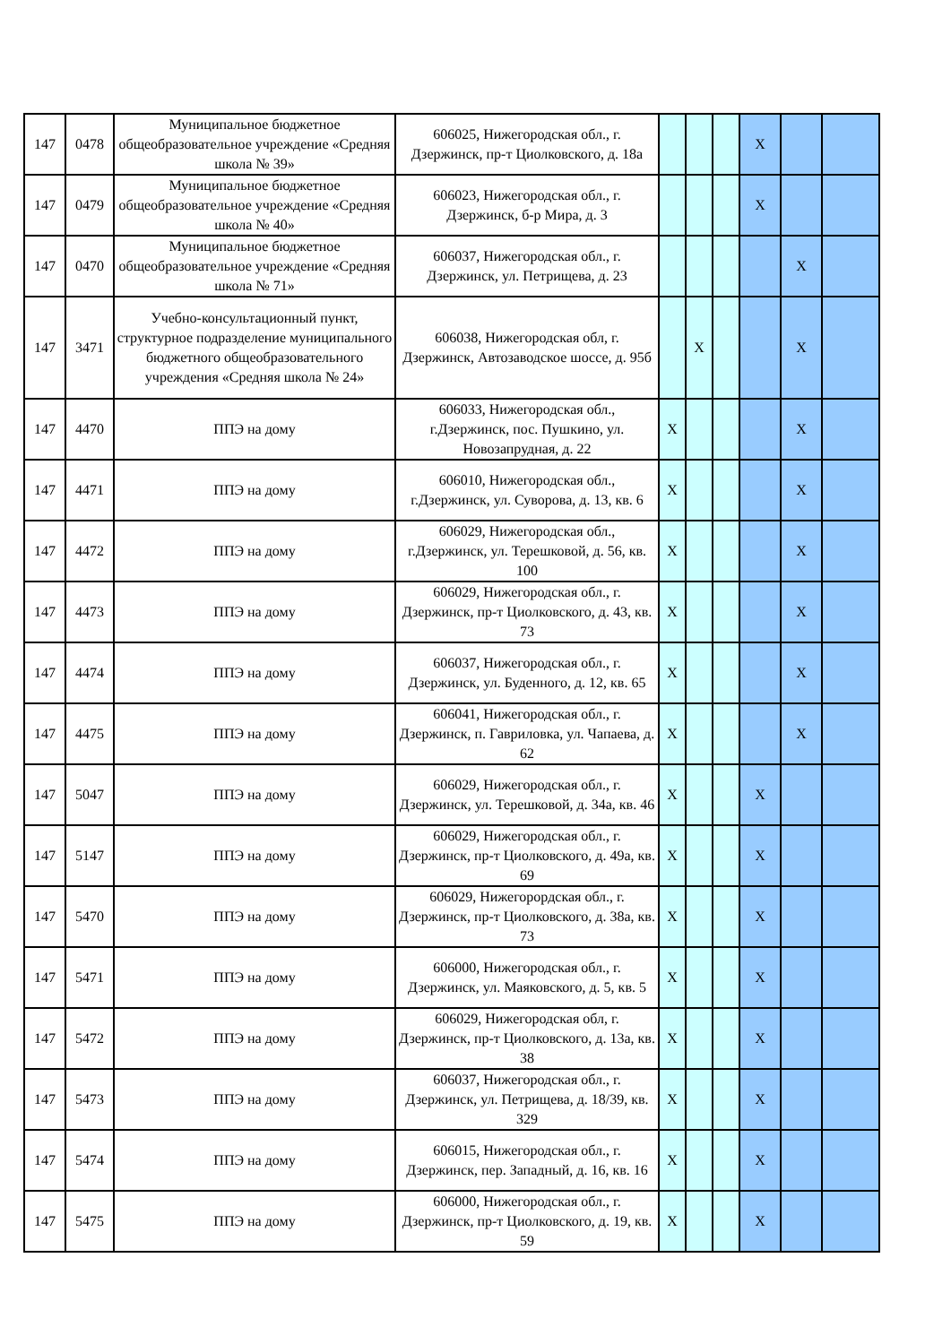| 147 | 0478 | Муниципальное бюджетное общеобразовательное учреждение «Средняя школа № 39» | 606025, Нижегородская обл., г. Дзержинск, пр-т Циолковского, д. 18а | | | | X | | |
| 147 | 0479 | Муниципальное бюджетное общеобразовательное учреждение «Средняя школа № 40» | 606023, Нижегородская обл., г. Дзержинск, б-р Мира, д. 3 | | | | X | | |
| 147 | 0470 | Муниципальное бюджетное общеобразовательное учреждение «Средняя школа № 71» | 606037, Нижегородская обл., г. Дзержинск, ул. Петрищева, д. 23 | | | | | X | |
| 147 | 3471 | Учебно-консультационный пункт, структурное подразделение муниципального бюджетного общеобразовательного учреждения «Средняя школа № 24» | 606038, Нижегородская обл, г. Дзержинск, Автозаводское шоссе, д. 95б | | X | | | X | |
| 147 | 4470 | ППЭ на дому | 606033, Нижегородская обл., г.Дзержинск, пос. Пушкино, ул. Новозапрудная, д. 22 | X | | | | X | |
| 147 | 4471 | ППЭ на дому | 606010, Нижегородская обл., г.Дзержинск, ул. Суворова, д. 13, кв. 6 | X | | | | X | |
| 147 | 4472 | ППЭ на дому | 606029, Нижегородская обл., г.Дзержинск, ул. Терешковой, д. 56, кв. 100 | X | | | | X | |
| 147 | 4473 | ППЭ на дому | 606029, Нижегородская обл., г. Дзержинск, пр-т Циолковского, д. 43, кв. 73 | X | | | | X | |
| 147 | 4474 | ППЭ на дому | 606037, Нижегородская обл., г. Дзержинск, ул. Буденного, д. 12, кв. 65 | X | | | | X | |
| 147 | 4475 | ППЭ на дому | 606041, Нижегородская обл., г. Дзержинск, п. Гавриловка, ул. Чапаева, д. 62 | X | | | | X | |
| 147 | 5047 | ППЭ на дому | 606029, Нижегородская обл., г. Дзержинск, ул. Терешковой, д. 34а, кв. 46 | X | | | X | | |
| 147 | 5147 | ППЭ на дому | 606029, Нижегородская обл., г. Дзержинск, пр-т Циолковского, д. 49а, кв. 69 | X | | | X | | |
| 147 | 5470 | ППЭ на дому | 606029, Нижегорордская обл., г. Дзержинск, пр-т Циолковского, д. 38а, кв. 73 | X | | | X | | |
| 147 | 5471 | ППЭ на дому | 606000, Нижегородская обл., г. Дзержинск, ул. Маяковского, д. 5, кв. 5 | X | | | X | | |
| 147 | 5472 | ППЭ на дому | 606029, Нижегородская обл, г. Дзержинск, пр-т Циолковского, д. 13а, кв. 38 | X | | | X | | |
| 147 | 5473 | ППЭ на дому | 606037, Нижегородская обл., г. Дзержинск, ул. Петрищева, д. 18/39, кв. 329 | X | | | X | | |
| 147 | 5474 | ППЭ на дому | 606015, Нижегородская обл., г. Дзержинск, пер. Западный, д. 16, кв. 16 | X | | | X | | |
| 147 | 5475 | ППЭ на дому | 606000, Нижегородская обл., г. Дзержинск, пр-т Циолковского, д. 19, кв. 59 | X | | | X | | |